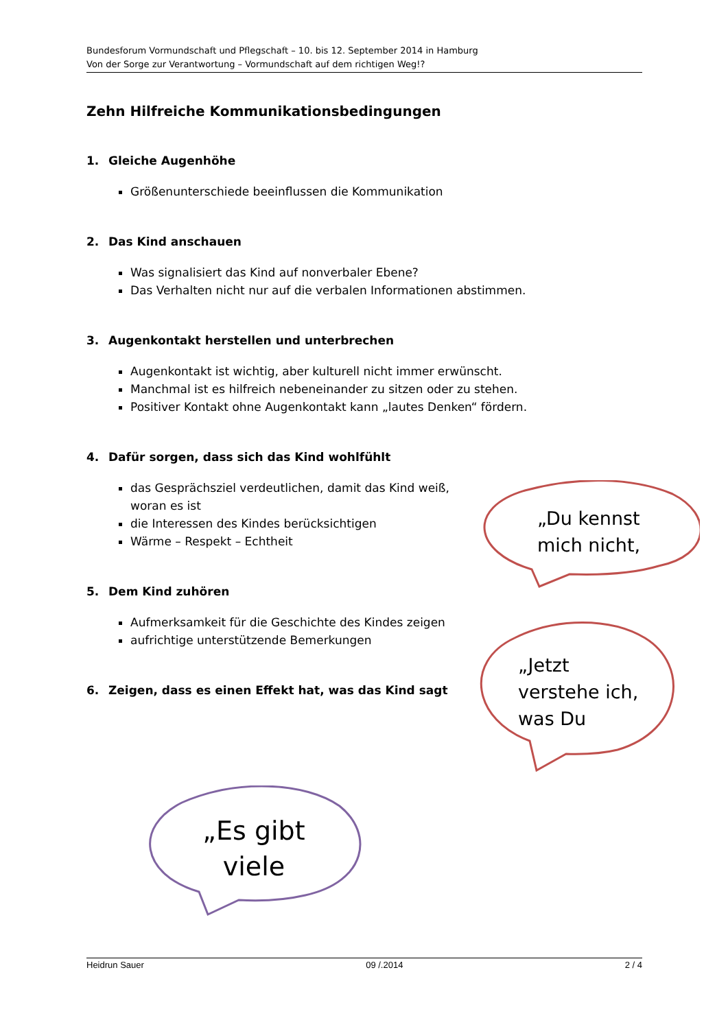Bundesforum Vormundschaft und Pflegschaft – 10. bis 12. September 2014 in Hamburg
Von der Sorge zur Verantwortung – Vormundschaft auf dem richtigen Weg!?
Zehn Hilfreiche Kommunikationsbedingungen
1. Gleiche Augenhöhe
Größenunterschiede beeinflussen die Kommunikation
2. Das Kind anschauen
Was signalisiert das Kind auf nonverbaler Ebene?
Das Verhalten nicht nur auf die verbalen Informationen abstimmen.
3. Augenkontakt herstellen und unterbrechen
Augenkontakt ist wichtig, aber kulturell nicht immer erwünscht.
Manchmal ist es hilfreich nebeneinander zu sitzen oder zu stehen.
Positiver Kontakt ohne Augenkontakt kann „lautes Denken“ fördern.
4. Dafür sorgen, dass sich das Kind wohlfühlt
das Gesprächsziel verdeutlichen, damit das Kind weiß, woran es ist
die Interessen des Kindes berücksichtigen
Wärme – Respekt – Echtheit
5. Dem Kind zuhören
Aufmerksamkeit für die Geschichte des Kindes zeigen
aufrichtige unterstützende Bemerkungen
6. Zeigen, dass es einen Effekt hat, was das Kind sagt
„Du kennst
mich nicht,
„Jetzt
verstehe ich,
was Du
„Es gibt
viele
Heidrun Sauer 09 /.2014 2 / 4